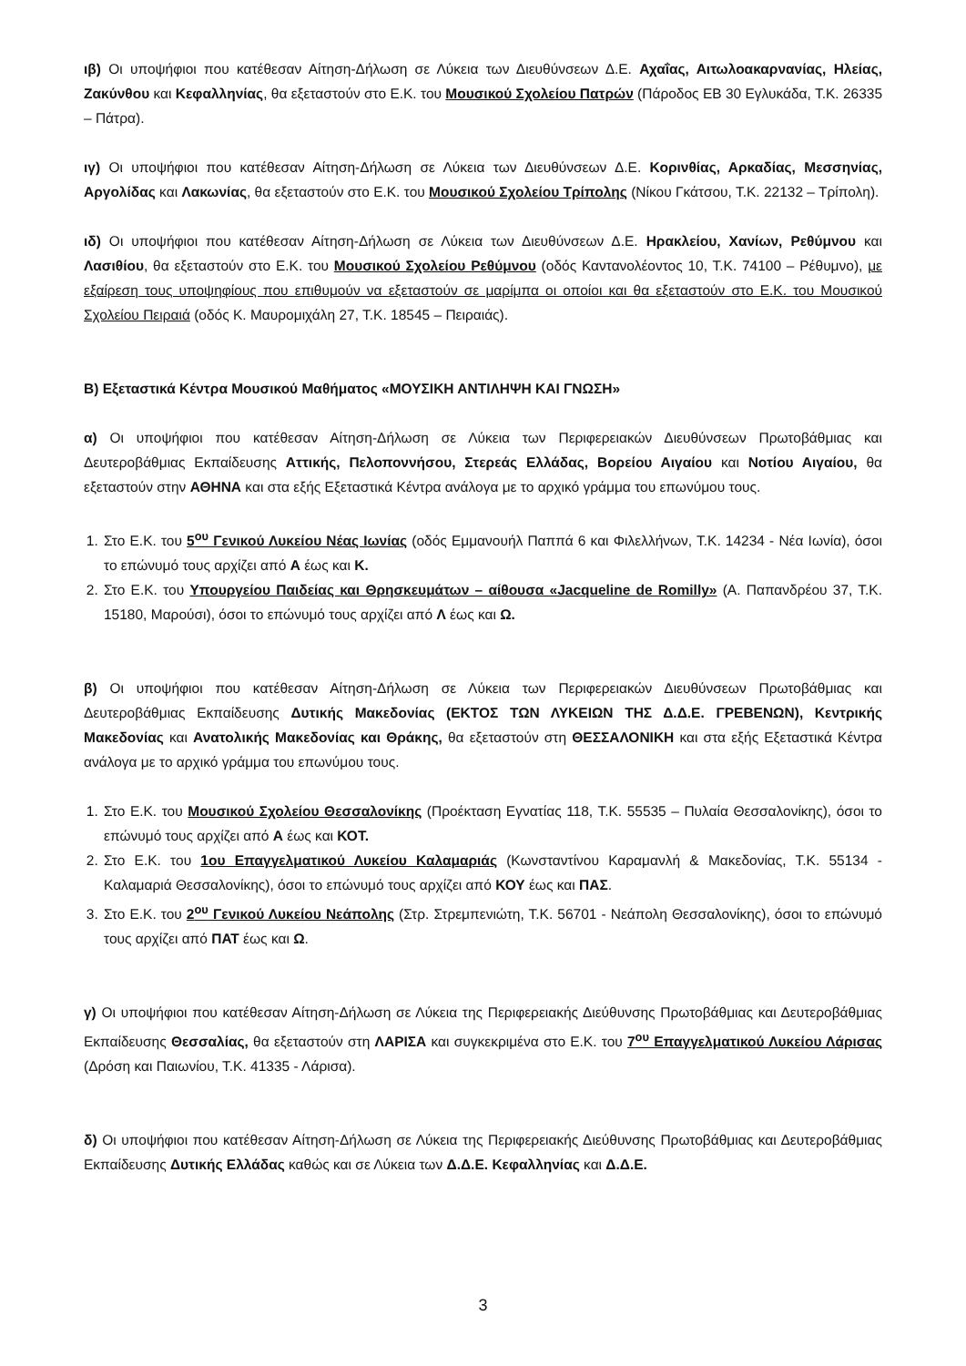ιβ) Οι υποψήφιοι που κατέθεσαν Αίτηση-Δήλωση σε Λύκεια των Διευθύνσεων Δ.Ε. Αχαΐας, Αιτωλοακαρνανίας, Ηλείας, Ζακύνθου και Κεφαλληνίας, θα εξεταστούν στο Ε.Κ. του Μουσικού Σχολείου Πατρών (Πάροδος ΕΒ 30 Εγλυκάδα, Τ.Κ. 26335 – Πάτρα).
ιγ) Οι υποψήφιοι που κατέθεσαν Αίτηση-Δήλωση σε Λύκεια των Διευθύνσεων Δ.Ε. Κορινθίας, Αρκαδίας, Μεσσηνίας, Αργολίδας και Λακωνίας, θα εξεταστούν στο Ε.Κ. του Μουσικού Σχολείου Τρίπολης (Νίκου Γκάτσου, Τ.Κ. 22132 – Τρίπολη).
ιδ) Οι υποψήφιοι που κατέθεσαν Αίτηση-Δήλωση σε Λύκεια των Διευθύνσεων Δ.Ε. Ηρακλείου, Χανίων, Ρεθύμνου και Λασιθίου, θα εξεταστούν στο Ε.Κ. του Μουσικού Σχολείου Ρεθύμνου (οδός Καντανολέοντος 10, Τ.Κ. 74100 – Ρέθυμνο), με εξαίρεση τους υποψηφίους που επιθυμούν να εξεταστούν σε μαρίμπα οι οποίοι και θα εξεταστούν στο Ε.Κ. του Μουσικού Σχολείου Πειραιά (οδός Κ. Μαυρομιχάλη 27, Τ.Κ. 18545 – Πειραιάς).
Β) Εξεταστικά Κέντρα Μουσικού Μαθήματος «ΜΟΥΣΙΚΗ ΑΝΤΙΛΗΨΗ ΚΑΙ ΓΝΩΣΗ»
α) Οι υποψήφιοι που κατέθεσαν Αίτηση-Δήλωση σε Λύκεια των Περιφερειακών Διευθύνσεων Πρωτοβάθμιας και Δευτεροβάθμιας Εκπαίδευσης Αττικής, Πελοποννήσου, Στερεάς Ελλάδας, Βορείου Αιγαίου και Νοτίου Αιγαίου, θα εξεταστούν στην ΑΘΗΝΑ και στα εξής Εξεταστικά Κέντρα ανάλογα με το αρχικό γράμμα του επωνύμου τους.
1. Στο Ε.Κ. του 5<sup>ου</sup> Γενικού Λυκείου Νέας Ιωνίας (οδός Εμμανουήλ Παππά 6 και Φιλελλήνων, Τ.Κ. 14234 - Νέα Ιωνία), όσοι το επώνυμό τους αρχίζει από Α έως και Κ.
2. Στο Ε.Κ. του Υπουργείου Παιδείας και Θρησκευμάτων – αίθουσα «Jacqueline de Romilly» (Α. Παπανδρέου 37, Τ.Κ. 15180, Μαρούσι), όσοι το επώνυμό τους αρχίζει από Λ έως και Ω.
β) Οι υποψήφιοι που κατέθεσαν Αίτηση-Δήλωση σε Λύκεια των Περιφερειακών Διευθύνσεων Πρωτοβάθμιας και Δευτεροβάθμιας Εκπαίδευσης Δυτικής Μακεδονίας (ΕΚΤΟΣ ΤΩΝ ΛΥΚΕΙΩΝ ΤΗΣ Δ.Δ.Ε. ΓΡΕΒΕΝΩΝ), Κεντρικής Μακεδονίας και Ανατολικής Μακεδονίας και Θράκης, θα εξεταστούν στη ΘΕΣΣΑΛΟΝΙΚΗ και στα εξής Εξεταστικά Κέντρα ανάλογα με το αρχικό γράμμα του επωνύμου τους.
1. Στο Ε.Κ. του Μουσικού Σχολείου Θεσσαλονίκης (Προέκταση Εγνατίας 118, Τ.Κ. 55535 – Πυλαία Θεσσαλονίκης), όσοι το επώνυμό τους αρχίζει από Α έως και ΚΟΤ.
2. Στο Ε.Κ. του 1ου Επαγγελματικού Λυκείου Καλαμαριάς (Κωνσταντίνου Καραμανλή & Μακεδονίας, Τ.Κ. 55134 - Καλαμαριά Θεσσαλονίκης), όσοι το επώνυμό τους αρχίζει από ΚΟΥ έως και ΠΑΣ.
3. Στο Ε.Κ. του 2<sup>ου</sup> Γενικού Λυκείου Νεάπολης (Στρ. Στρεμπενιώτη, Τ.Κ. 56701 - Νεάπολη Θεσσαλονίκης), όσοι το επώνυμό τους αρχίζει από ΠΑΤ έως και Ω.
γ) Οι υποψήφιοι που κατέθεσαν Αίτηση-Δήλωση σε Λύκεια της Περιφερειακής Διεύθυνσης Πρωτοβάθμιας και Δευτεροβάθμιας Εκπαίδευσης Θεσσαλίας, θα εξεταστούν στη ΛΑΡΙΣΑ και συγκεκριμένα στο Ε.Κ. του 7<sup>ου</sup> Επαγγελματικού Λυκείου Λάρισας (Δρόση και Παιωνίου, Τ.Κ. 41335 - Λάρισα).
δ) Οι υποψήφιοι που κατέθεσαν Αίτηση-Δήλωση σε Λύκεια της Περιφερειακής Διεύθυνσης Πρωτοβάθμιας και Δευτεροβάθμιας Εκπαίδευσης Δυτικής Ελλάδας καθώς και σε Λύκεια των Δ.Δ.Ε. Κεφαλληνίας και Δ.Δ.Ε.
3